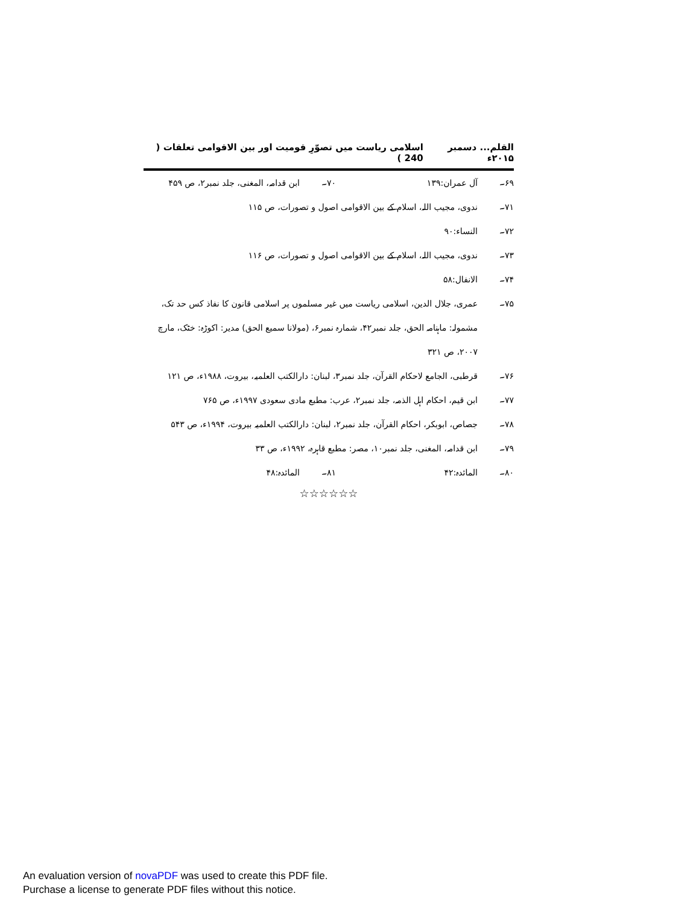القلم... دسمبر ۲۰۱۵ء اسلامی ریاست میں تصوّرِ قومیت اور بین الاقوامی تعلقات ( 240 )
۶۹۔ آل عمران:۱۳۹ ۷۰۔ ابن قدامہ، المغنی، جلد نمبر۲، ص ۴۵۹
۷۱۔ ندوی، مجیب اللہ، اسلام کے بین الاقوامی اصول و تصورات، ص ۱۱۵
۷۲۔ النساء:۹۰
۷۳۔ ندوی، مجیب اللہ، اسلام کے بین الاقوامی اصول و تصورات، ص ۱۱۶
۷۴۔ الانفال:۵۸
۷۵۔ عمری، جلال الدین، اسلامی ریاست میں غیر مسلموں پر اسلامی قانون کا نفاذ کس حد تک، مشمولہ: ماہنامہ الحق، جلد نمبر۴۲، شمارہ نمبر۶، (مولانا سمیع الحق) مدیر: اکوڑہ: خٹک، مارچ ۲۰۰۷، ص ۳۲۱
۷۶۔ قرطبی، الجامع لاحکام القرآن، جلد نمبر۳، لبنان: دارالکتب العلمیہ، بیروت، ۱۹۸۸ء، ص ۱۲۱
۷۷۔ ابن قیم، احکام اہل الذمہ، جلد نمبر۲، عرب: مطبع مادی سعودی ۱۹۹۷ء، ص ۷۶۵
۷۸۔ جصاص، ابوبکر، احکام القرآن، جلد نمبر۲، لبنان: دارالکتب العلمیہ بیروت، ۱۹۹۴ء، ص ۵۴۳
۷۹۔ ابن قدامہ، المغنی، جلد نمبر۱۰، مصر: مطبع قاہرہ، ۱۹۹۲ء، ص ۳۳
۸۰۔ المائدہ:۴۲ ۸۱۔ المائدہ:۴۸
☆☆☆☆☆☆
An evaluation version of novaPDF was used to create this PDF file.
Purchase a license to generate PDF files without this notice.